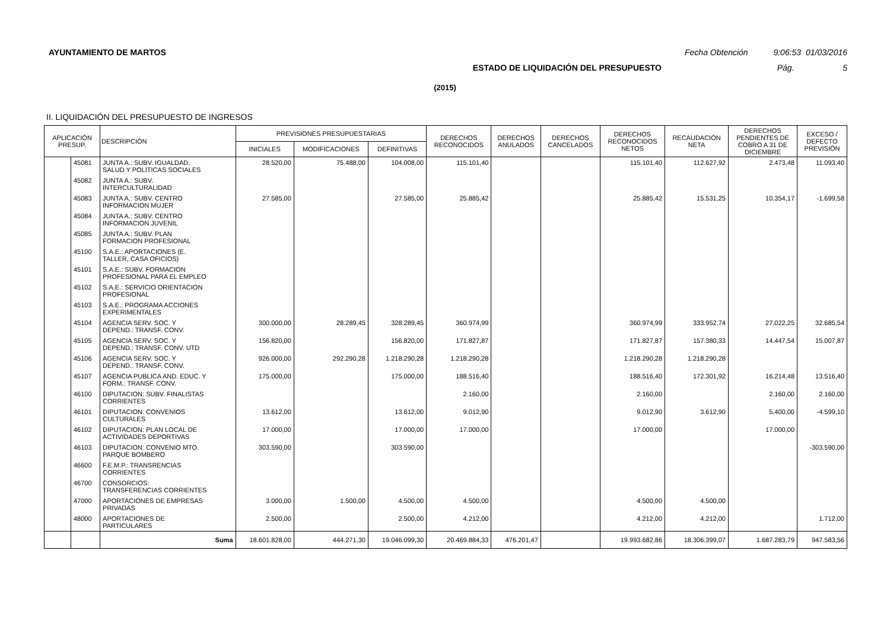AYUNTAMIENTO DE MARTOS Fecha Obtención 9:06:53 01/03/2016
ESTADO DE LIQUIDACIÓN DEL PRESUPUESTO Pág. 5
(2015)
II. LIQUIDACIÓN DEL PRESUPUESTO DE INGRESOS
| APLICACIÓN PRESUP. | | DESCRIPCIÓN | PREVISIONES PRESUPUESTARIAS | | | DERECHOS RECONOCIDOS | DERECHOS ANULADOS | DERECHOS CANCELADOS | DERECHOS RECONOCIDOS NETOS | RECAUDACIÓN NETA | DERECHOS PENDIENTES DE COBRO A 31 DE DICIEMBRE | EXCESO / DEFECTO PREVISIÓN |
| --- | --- | --- | --- | --- | --- | --- | --- | --- | --- | --- | --- | --- |
| | | | INICIALES | MODIFICACIONES | DEFINITIVAS | | | | | | | |
| | 45081 | JUNTA A.: SUBV. IGUALDAD, SALUD Y POLITICAS SOCIALES | 28.520,00 | 75.488,00 | 104.008,00 | 115.101,40 | | | 115.101,40 | 112.627,92 | 2.473,48 | 11.093,40 |
| | 45082 | JUNTA A.: SUBV. INTERCULTURALIDAD | | | | | | | | | | |
| | 45083 | JUNTA A.: SUBV. CENTRO INFORMACION MUJER | 27.585,00 | | 27.585,00 | 25.885,42 | | | 25.885,42 | 15.531,25 | 10.354,17 | -1.699,58 |
| | 45084 | JUNTA A.: SUBV. CENTRO INFORMACION JUVENIL | | | | | | | | | | |
| | 45085 | JUNTA A.: SUBV. PLAN FORMACION PROFESIONAL | | | | | | | | | | |
| | 45100 | S.A.E.: APORTACIONES (E. TALLER, CASA OFICIOS) | | | | | | | | | | |
| | 45101 | S.A.E.: SUBV. FORMACION PROFESIONAL PARA EL EMPLEO | | | | | | | | | | |
| | 45102 | S.A.E.: SERVICIO ORIENTACION PROFESIONAL | | | | | | | | | | |
| | 45103 | S.A.E.: PROGRAMA ACCIONES EXPERIMENTALES | | | | | | | | | | |
| | 45104 | AGENCIA SERV. SOC. Y DEPEND.: TRANSF. CONV. | 300.000,00 | 28.289,45 | 328.289,45 | 360.974,99 | | | 360.974,99 | 333.952,74 | 27.022,25 | 32.685,54 |
| | 45105 | AGENCIA SERV. SOC. Y DEPEND.: TRANSF. CONV. UTD | 156.820,00 | | 156.820,00 | 171.827,87 | | | 171.827,87 | 157.380,33 | 14.447,54 | 15.007,87 |
| | 45106 | AGENCIA SERV. SOC. Y DEPEND.: TRANSF. CONV. | 926.000,00 | 292.290,28 | 1.218.290,28 | 1.218.290,28 | | | 1.218.290,28 | 1.218.290,28 | | |
| | 45107 | AGENCIA PUBLICA AND. EDUC. Y FORM.: TRANSF. CONV. | 175.000,00 | | 175.000,00 | 188.516,40 | | | 188.516,40 | 172.301,92 | 16.214,48 | 13.516,40 |
| | 46100 | DIPUTACION: SUBV. FINALISTAS CORRIENTES | | | | 2.160,00 | | | 2.160,00 | | 2.160,00 | 2.160,00 |
| | 46101 | DIPUTACION: CONVENIOS CULTURALES | 13.612,00 | | 13.612,00 | 9.012,90 | | | 9.012,90 | 3.612,90 | 5.400,00 | -4.599,10 |
| | 46102 | DIPUTACION: PLAN LOCAL DE ACTIVIDADES DEPORTIVAS | 17.000,00 | | 17.000,00 | 17.000,00 | | | 17.000,00 | | 17.000,00 | |
| | 46103 | DIPUTACION: CONVENIO MTO. PARQUE BOMBERO | 303.590,00 | | 303.590,00 | | | | | | | -303.590,00 |
| | 46600 | F.E.M.P.: TRANSRENCIAS CORRIENTES | | | | | | | | | | |
| | 46700 | CONSORCIOS: TRANSFERENCIAS CORRIENTES | | | | | | | | | | |
| | 47000 | APORTACIONES DE EMPRESAS PRIVADAS | 3.000,00 | 1.500,00 | 4.500,00 | 4.500,00 | | | 4.500,00 | 4.500,00 | | |
| | 48000 | APORTACIONES DE PARTICULARES | 2.500,00 | | 2.500,00 | 4.212,00 | | | 4.212,00 | 4.212,00 | | 1.712,00 |
| | | Suma | 18.601.828,00 | 444.271,30 | 19.046.099,30 | 20.469.884,33 | 476.201,47 | | 19.993.682,86 | 18.306.399,07 | 1.687.283,79 | 947.583,56 |